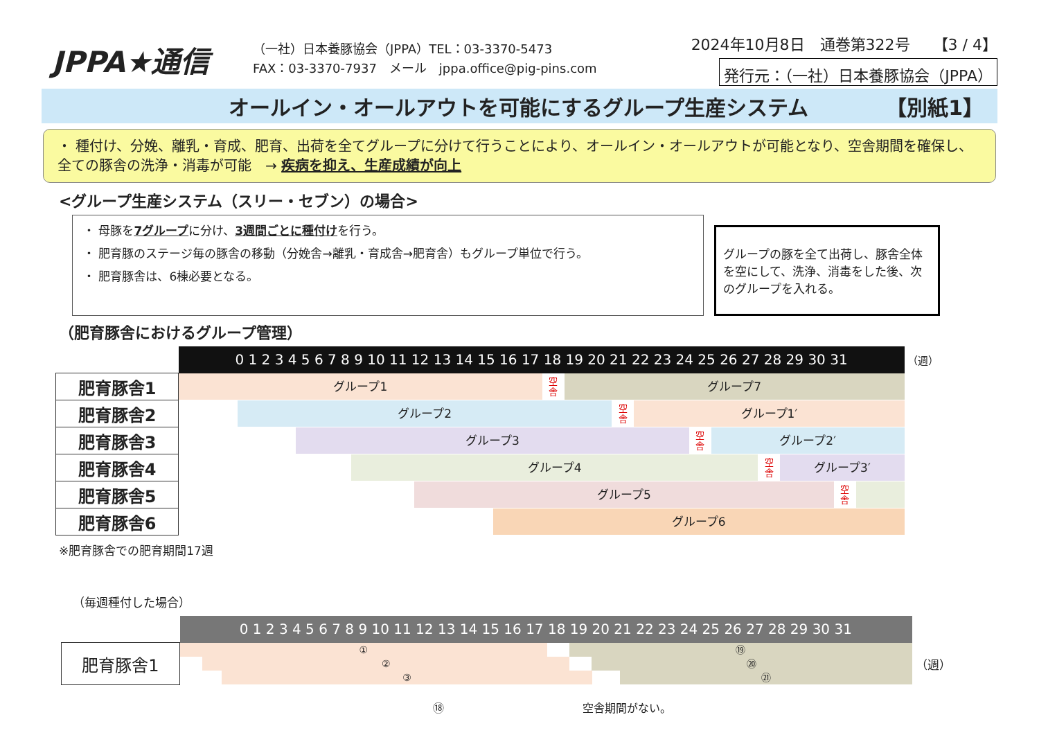JPPA★通信
（一社）日本養豚協会（JPPA）TEL：03-3370-5473
FAX：03-3370-7937　メール　jppa.office@pig-pins.com
2024年10月8日　通巻第322号　　【3 / 4】
発行元：（一社）日本養豚協会（JPPA）
オールイン・オールアウトを可能にするグループ生産システム 【別紙1】
・ 種付け、分娩、離乳・育成、肥育、出荷を全てグループに分けて行うことにより、オールイン・オールアウトが可能となり、空舎期間を確保し、全ての豚舎の洗浄・消毒が可能　→ 疾病を抑え、生産成績が向上
<グループ生産システム（スリー・セブン）の場合>
・ 母豚を7グループに分け、3週間ごとに種付けを行う。
・ 肥育豚のステージ毎の豚舎の移動（分娩舎→離乳・育成舎→肥育舎）もグループ単位で行う。
・ 肥育豚舎は、6棟必要となる。
グループの豚を全て出荷し、豚舎全体を空にして、洗浄、消毒をした後、次のグループを入れる。
（肥育豚舎におけるグループ管理）
| | 0 1 2 3 4 5 6 7 8 9 10 11 12 13 14 15 16 17 18 19 20 21 22 23 24 25 26 27 28 29 30 31 | （週） |
| 肥育豚舎1 | グループ1 空 舎 グループ7 | |
| 肥育豚舎2 | グループ2 空 舎 グループ1′ | |
| 肥育豚舎3 | グループ3 空 舎 グループ2′ | |
| 肥育豚舎4 | グループ4 空 舎 グループ3′ | |
| 肥育豚舎5 | グループ5 空 舎 | |
| 肥育豚舎6 | グループ6 | |
※肥育豚舎での肥育期間17週
（毎週種付した場合）
| | 0 1 2 3 4 5 6 7 8 9 10 11 12 13 14 15 16 17 18 19 20 21 22 23 24 25 26 27 28 29 30 31 | |
| 肥育豚舎1 | ① ⑲ ② ⑳ ③ ㉑ | （週） |
⑱ 空舎期間がない。